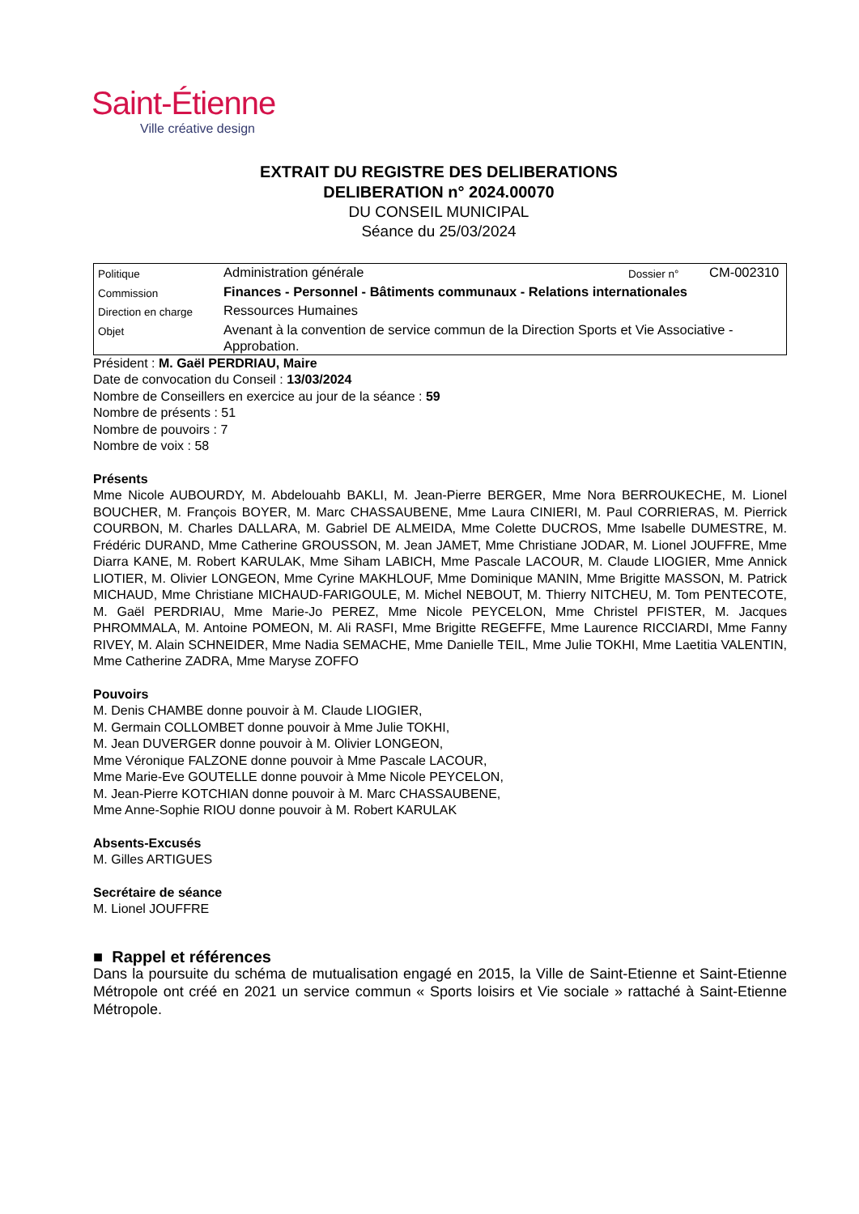Saint-Étienne
Ville créative design
EXTRAIT DU REGISTRE DES DELIBERATIONS
DELIBERATION n° 2024.00070
DU CONSEIL MUNICIPAL
Séance du 25/03/2024
| Politique | Administration générale | Dossier n° | CM-002310 |
| Commission | Finances - Personnel - Bâtiments communaux - Relations internationales | | |
| Direction en charge | Ressources Humaines | | |
| Objet | Avenant à la convention de service commun de la Direction Sports et Vie Associative - Approbation. | | |
Président : M. Gaël PERDRIAU, Maire
Date de convocation du Conseil : 13/03/2024
Nombre de Conseillers en exercice au jour de la séance : 59
Nombre de présents : 51
Nombre de pouvoirs : 7
Nombre de voix : 58
Présents
Mme Nicole AUBOURDY, M. Abdelouahb BAKLI, M. Jean-Pierre BERGER, Mme Nora BERROUKECHE, M. Lionel BOUCHER, M. François BOYER, M. Marc CHASSAUBENE, Mme Laura CINIERI, M. Paul CORRIERAS, M. Pierrick COURBON, M. Charles DALLARA, M. Gabriel DE ALMEIDA, Mme Colette DUCROS, Mme Isabelle DUMESTRE, M. Frédéric DURAND, Mme Catherine GROUSSON, M. Jean JAMET, Mme Christiane JODAR, M. Lionel JOUFFRE, Mme Diarra KANE, M. Robert KARULAK, Mme Siham LABICH, Mme Pascale LACOUR, M. Claude LIOGIER, Mme Annick LIOTIER, M. Olivier LONGEON, Mme Cyrine MAKHLOUF, Mme Dominique MANIN, Mme Brigitte MASSON, M. Patrick MICHAUD, Mme Christiane MICHAUD-FARIGOULE, M. Michel NEBOUT, M. Thierry NITCHEU, M. Tom PENTECOTE, M. Gaël PERDRIAU, Mme Marie-Jo PEREZ, Mme Nicole PEYCELON, Mme Christel PFISTER, M. Jacques PHROMMALA, M. Antoine POMEON, M. Ali RASFI, Mme Brigitte REGEFFE, Mme Laurence RICCIARDI, Mme Fanny RIVEY, M. Alain SCHNEIDER, Mme Nadia SEMACHE, Mme Danielle TEIL, Mme Julie TOKHI, Mme Laetitia VALENTIN, Mme Catherine ZADRA, Mme Maryse ZOFFO
Pouvoirs
M. Denis CHAMBE donne pouvoir à M. Claude LIOGIER,
M. Germain COLLOMBET donne pouvoir à Mme Julie TOKHI,
M. Jean DUVERGER donne pouvoir à M. Olivier LONGEON,
Mme Véronique FALZONE donne pouvoir à Mme Pascale LACOUR,
Mme Marie-Eve GOUTELLE donne pouvoir à Mme Nicole PEYCELON,
M. Jean-Pierre KOTCHIAN donne pouvoir à M. Marc CHASSAUBENE,
Mme Anne-Sophie RIOU donne pouvoir à M. Robert KARULAK
Absents-Excusés
M. Gilles ARTIGUES
Secrétaire de séance
M. Lionel JOUFFRE
■ Rappel et références
Dans la poursuite du schéma de mutualisation engagé en 2015, la Ville de Saint-Etienne et Saint-Etienne Métropole ont créé en 2021 un service commun « Sports loisirs et Vie sociale » rattaché à Saint-Etienne Métropole.